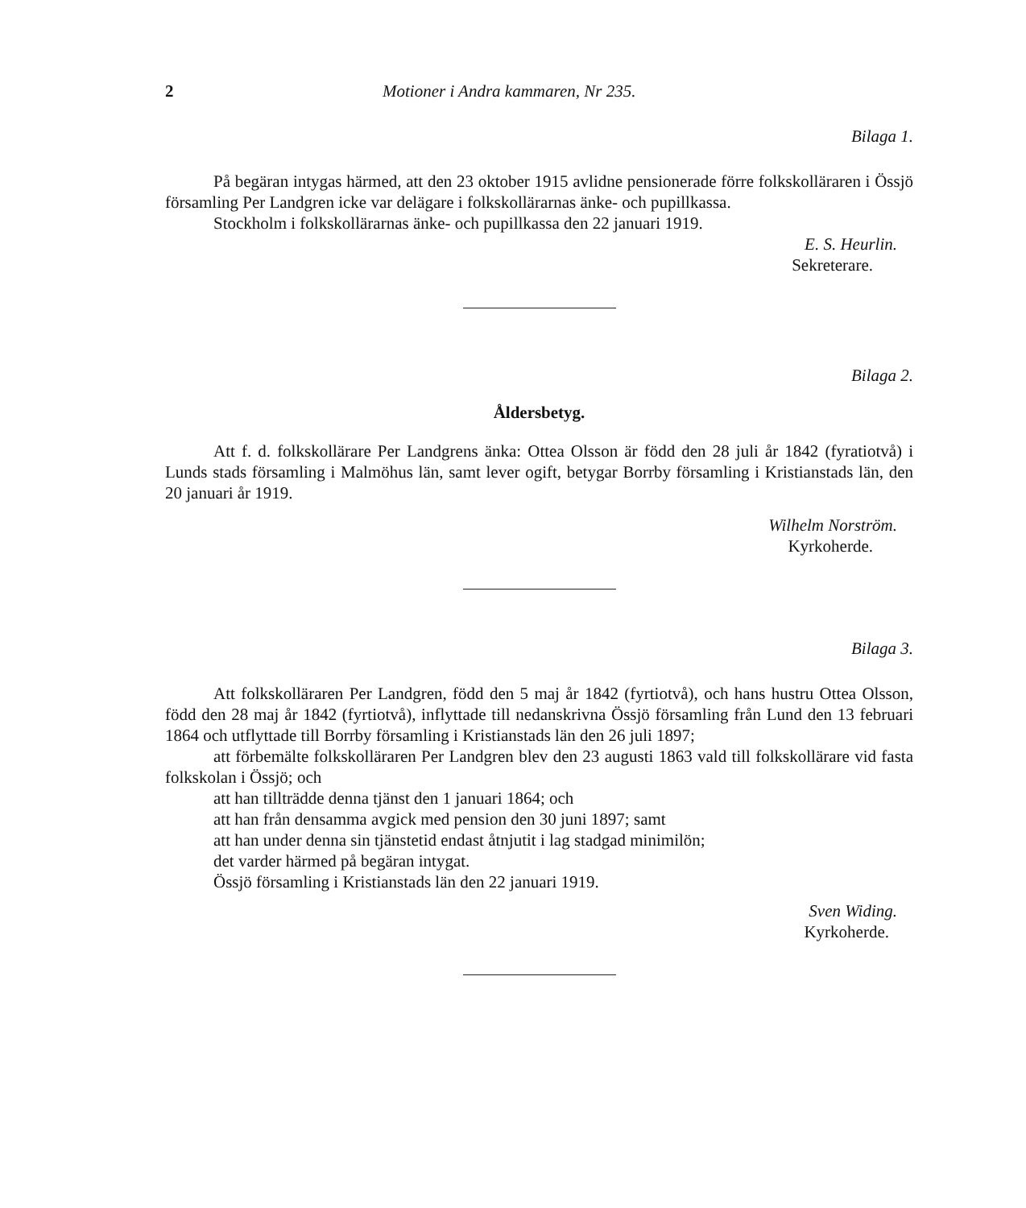2 Motioner i Andra kammaren, Nr 235.
Bilaga 1.
På begäran intygas härmed, att den 23 oktober 1915 avlidne pensionerade förre folkskolläraren i Össjö församling Per Landgren icke var delägare i folkskollärarnas änke- och pupillkassa.
Stockholm i folkskollärarnas änke- och pupillkassa den 22 januari 1919.
E. S. Heurlin.
Sekreterare.
Bilaga 2.
Åldersbetyg.
Att f. d. folkskollärare Per Landgrens änka: Ottea Olsson är född den 28 juli år 1842 (fyratiotvå) i Lunds stads församling i Malmöhus län, samt lever ogift, betygar Borrby församling i Kristianstads län, den 20 januari år 1919.
Wilhelm Norström.
Kyrkoherde.
Bilaga 3.
Att folkskolläraren Per Landgren, född den 5 maj år 1842 (fyrtiotvå), och hans hustru Ottea Olsson, född den 28 maj år 1842 (fyrtiotvå), inflyttade till nedanskrivna Össjö församling från Lund den 13 februari 1864 och utflyttade till Borrby församling i Kristianstads län den 26 juli 1897;
att förbemälte folkskolläraren Per Landgren blev den 23 augusti 1863 vald till folkskollärare vid fasta folkskolan i Össjö; och
att han tillträdde denna tjänst den 1 januari 1864; och
att han från densamma avgick med pension den 30 juni 1897; samt
att han under denna sin tjänstetid endast åtnjutit i lag stadgad minimilön;
det varder härmed på begäran intygat.
Össjö församling i Kristianstads län den 22 januari 1919.
Sven Widing.
Kyrkoherde.